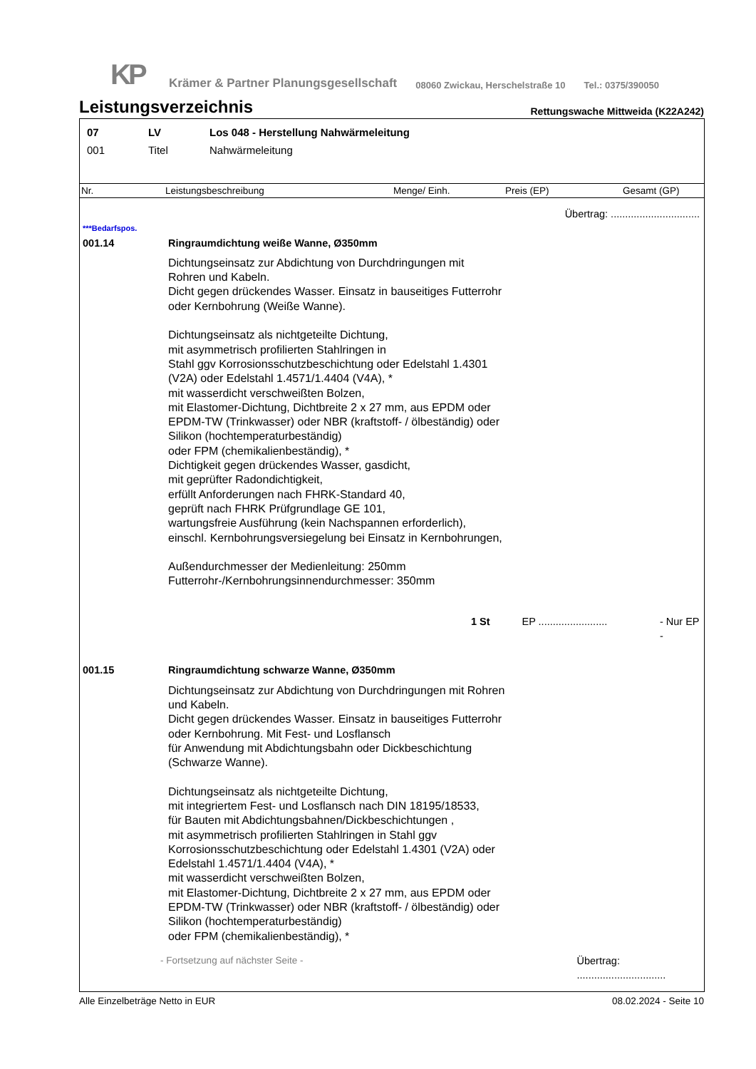KP
Krämer & Partner Planungsgesellschaft
08060 Zwickau, Herschelstraße 10
Tel.: 0375/390050
Leistungsverzeichnis
Rettungswache Mittweida (K22A242)
07 LV Los 048 - Herstellung Nahwärmeleitung
001 Titel Nahwärmeleitung
Nr. Leistungsbeschreibung Menge/ Einh. Preis (EP) Gesamt (GP)
Übertrag: ...............................
***Bedarfspos.
001.14 Ringraumdichtung weiße Wanne, Ø350mm
Dichtungseinsatz zur Abdichtung von Durchdringungen mit Rohren und Kabeln.
Dicht gegen drückendes Wasser. Einsatz in bauseitiges Futterrohr oder Kernbohrung (Weiße Wanne).
Dichtungseinsatz als nichtgeteilte Dichtung,
mit asymmetrisch profilierten Stahlringen in
Stahl ggv Korrosionsschutzbeschichtung oder Edelstahl 1.4301 (V2A) oder Edelstahl 1.4571/1.4404 (V4A), *
mit wasserdicht verschweißten Bolzen,
mit Elastomer-Dichtung, Dichtbreite 2 x 27 mm, aus EPDM oder EPDM-TW (Trinkwasser) oder NBR (kraftstoff- / ölbeständig) oder Silikon (hochtemperaturbeständig)
oder FPM (chemikalienbeständig), *
Dichtigkeit gegen drückendes Wasser, gasdicht,
mit geprüfter Radondichtigkeit,
erfüllt Anforderungen nach FHRK-Standard 40,
geprüft nach FHRK Prüfgrundlage GE 101,
wartungsfreie Ausführung (kein Nachspannen erforderlich),
einschl. Kernbohrungsversiegelung bei Einsatz in Kernbohrungen,
Außendurchmesser der Medienleitung: 250mm
Futterrohr-/Kernbohrungsinnendurchmesser: 350mm
1 St EP ........................
- Nur EP -
001.15 Ringraumdichtung schwarze Wanne, Ø350mm
Dichtungseinsatz zur Abdichtung von Durchdringungen mit Rohren und Kabeln.
Dicht gegen drückendes Wasser. Einsatz in bauseitiges Futterrohr oder Kernbohrung. Mit Fest- und Losflansch
für Anwendung mit Abdichtungsbahn oder Dickbeschichtung (Schwarze Wanne).
Dichtungseinsatz als nichtgeteilte Dichtung,
mit integriertem Fest- und Losflansch nach DIN 18195/18533,
für Bauten mit Abdichtungsbahnen/Dickbeschichtungen ,
mit asymmetrisch profilierten Stahlringen in Stahl ggv Korrosionsschutzbeschichtung oder Edelstahl 1.4301 (V2A) oder Edelstahl 1.4571/1.4404 (V4A), *
mit wasserdicht verschweißten Bolzen,
mit Elastomer-Dichtung, Dichtbreite 2 x 27 mm, aus EPDM oder EPDM-TW (Trinkwasser) oder NBR (kraftstoff- / ölbeständig) oder Silikon (hochtemperaturbeständig)
oder FPM (chemikalienbeständig), *
- Fortsetzung auf nächster Seite - Übertrag: ...............................
Alle Einzelbeträge Netto in EUR 08.02.2024 - Seite 10